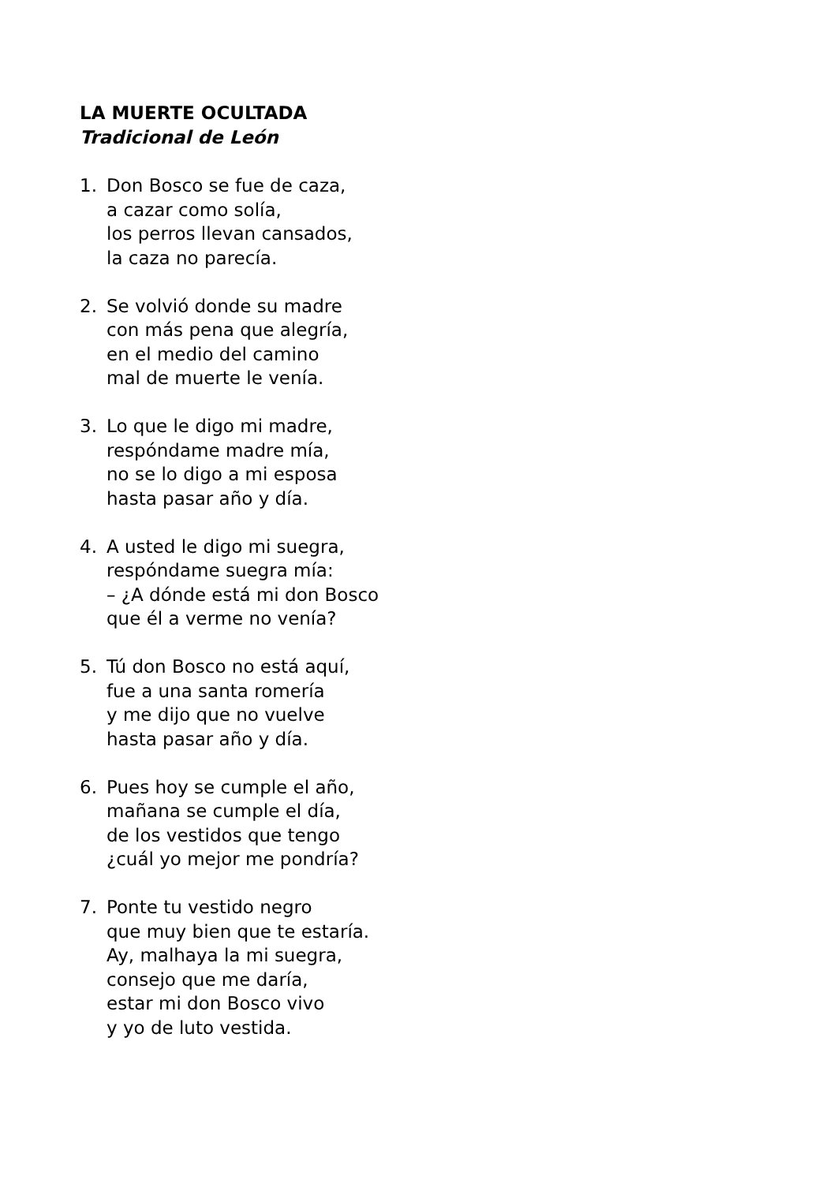LA MUERTE OCULTADA
Tradicional de León
1. Don Bosco se fue de caza,
a cazar como solía,
los perros llevan cansados,
la caza no parecía.
2. Se volvió donde su madre
con más pena que alegría,
en el medio del camino
mal de muerte le venía.
3. Lo que le digo mi madre,
respóndame madre mía,
no se lo digo a mi esposa
hasta pasar año y día.
4. A usted le digo mi suegra,
respóndame suegra mía:
– ¿A dónde está mi don Bosco
que él a verme no venía?
5. Tú don Bosco no está aquí,
fue a una santa romería
y me dijo que no vuelve
hasta pasar año y día.
6. Pues hoy se cumple el año,
mañana se cumple el día,
de los vestidos que tengo
¿cuál yo mejor me pondría?
7. Ponte tu vestido negro
que muy bien que te estaría.
Ay, malhaya la mi suegra,
consejo que me daría,
estar mi don Bosco vivo
y yo de luto vestida.